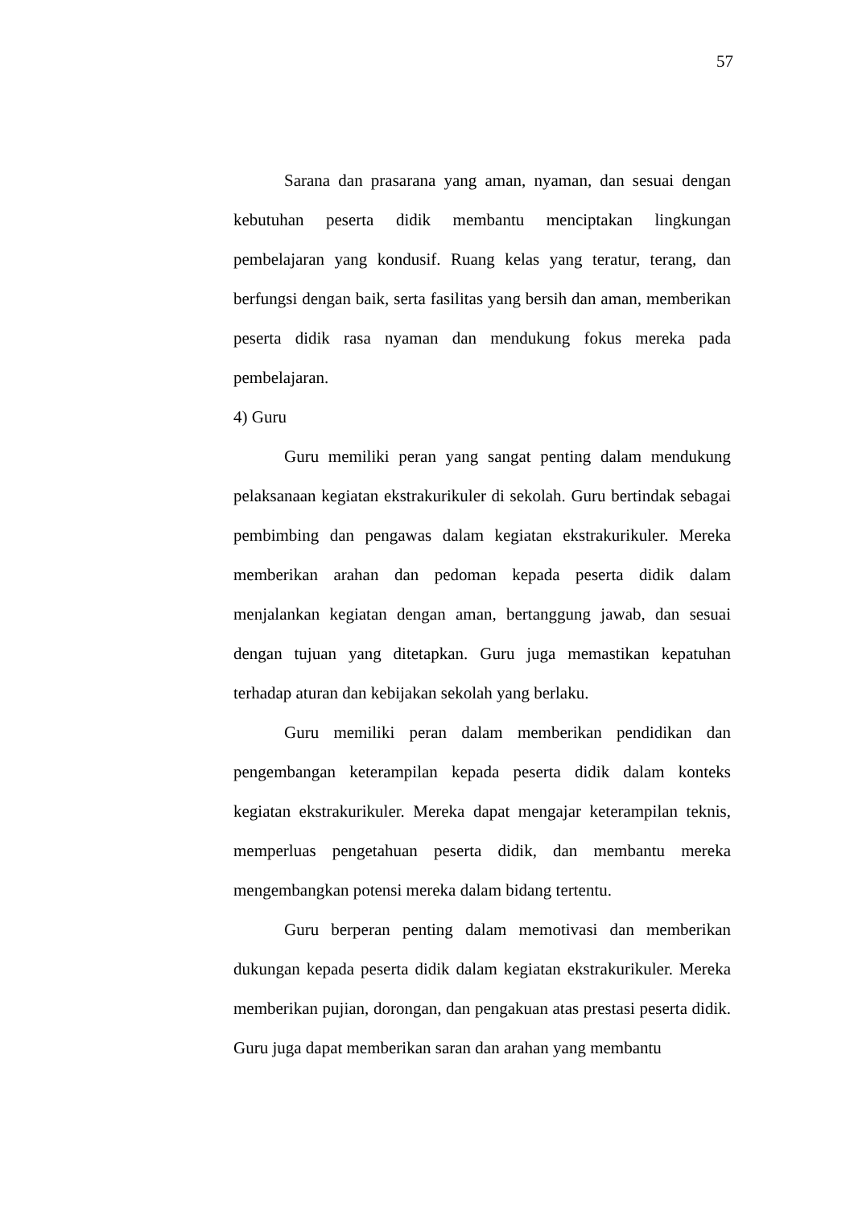57
Sarana dan prasarana yang aman, nyaman, dan sesuai dengan kebutuhan peserta didik membantu menciptakan lingkungan pembelajaran yang kondusif. Ruang kelas yang teratur, terang, dan berfungsi dengan baik, serta fasilitas yang bersih dan aman, memberikan peserta didik rasa nyaman dan mendukung fokus mereka pada pembelajaran.
4) Guru
Guru memiliki peran yang sangat penting dalam mendukung pelaksanaan kegiatan ekstrakurikuler di sekolah. Guru bertindak sebagai pembimbing dan pengawas dalam kegiatan ekstrakurikuler. Mereka memberikan arahan dan pedoman kepada peserta didik dalam menjalankan kegiatan dengan aman, bertanggung jawab, dan sesuai dengan tujuan yang ditetapkan. Guru juga memastikan kepatuhan terhadap aturan dan kebijakan sekolah yang berlaku.
Guru memiliki peran dalam memberikan pendidikan dan pengembangan keterampilan kepada peserta didik dalam konteks kegiatan ekstrakurikuler. Mereka dapat mengajar keterampilan teknis, memperluas pengetahuan peserta didik, dan membantu mereka mengembangkan potensi mereka dalam bidang tertentu.
Guru berperan penting dalam memotivasi dan memberikan dukungan kepada peserta didik dalam kegiatan ekstrakurikuler. Mereka memberikan pujian, dorongan, dan pengakuan atas prestasi peserta didik. Guru juga dapat memberikan saran dan arahan yang membantu